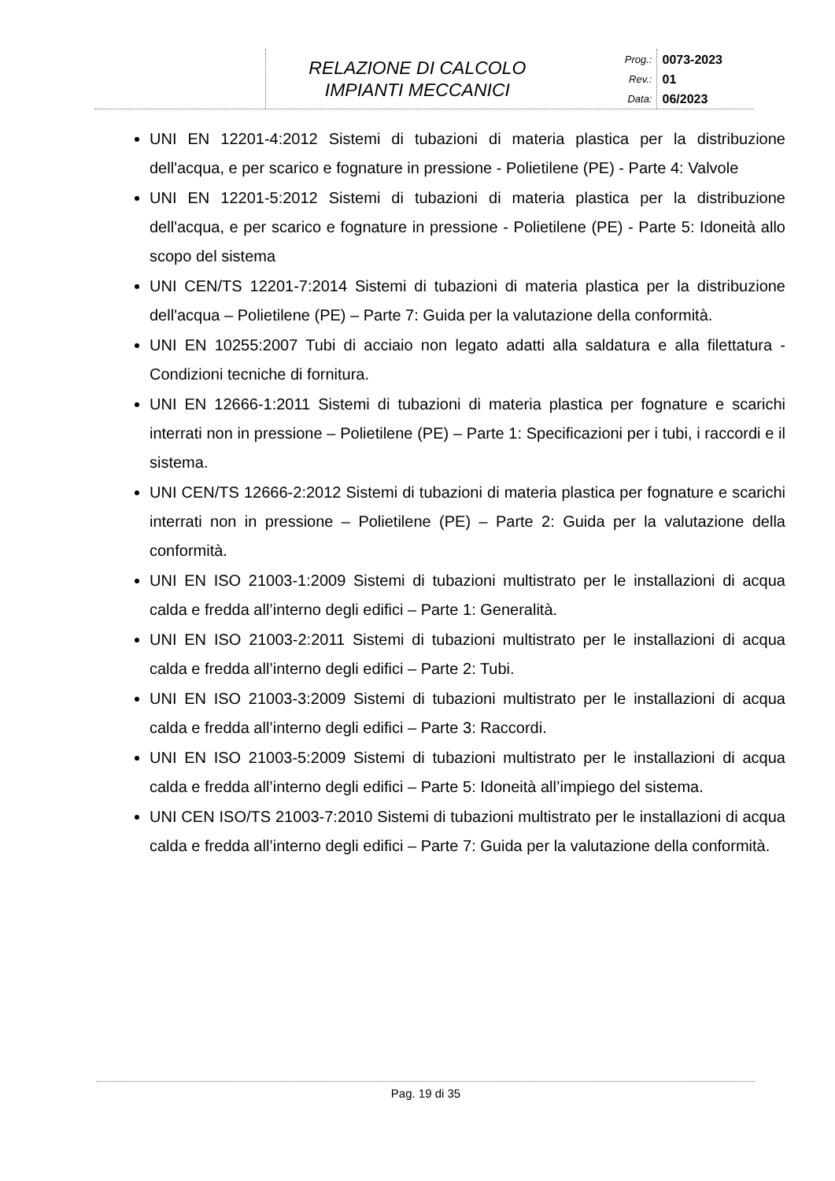| | RELAZIONE DI CALCOLO IMPIANTI MECCANICI | Prog.: Rev.: Data: | 0073-2023 01 06/2023 |
UNI EN 12201-4:2012 Sistemi di tubazioni di materia plastica per la distribuzione dell'acqua, e per scarico e fognature in pressione - Polietilene (PE) - Parte 4: Valvole
UNI EN 12201-5:2012 Sistemi di tubazioni di materia plastica per la distribuzione dell'acqua, e per scarico e fognature in pressione - Polietilene (PE) - Parte 5: Idoneità allo scopo del sistema
UNI CEN/TS 12201-7:2014 Sistemi di tubazioni di materia plastica per la distribuzione dell'acqua – Polietilene (PE) – Parte 7: Guida per la valutazione della conformità.
UNI EN 10255:2007 Tubi di acciaio non legato adatti alla saldatura e alla filettatura - Condizioni tecniche di fornitura.
UNI EN 12666-1:2011 Sistemi di tubazioni di materia plastica per fognature e scarichi interrati non in pressione – Polietilene (PE) – Parte 1: Specificazioni per i tubi, i raccordi e il sistema.
UNI CEN/TS 12666-2:2012 Sistemi di tubazioni di materia plastica per fognature e scarichi interrati non in pressione – Polietilene (PE) – Parte 2: Guida per la valutazione della conformità.
UNI EN ISO 21003-1:2009 Sistemi di tubazioni multistrato per le installazioni di acqua calda e fredda all’interno degli edifici – Parte 1: Generalità.
UNI EN ISO 21003-2:2011 Sistemi di tubazioni multistrato per le installazioni di acqua calda e fredda all’interno degli edifici – Parte 2: Tubi.
UNI EN ISO 21003-3:2009 Sistemi di tubazioni multistrato per le installazioni di acqua calda e fredda all’interno degli edifici – Parte 3: Raccordi.
UNI EN ISO 21003-5:2009 Sistemi di tubazioni multistrato per le installazioni di acqua calda e fredda all’interno degli edifici – Parte 5: Idoneità all’impiego del sistema.
UNI CEN ISO/TS 21003-7:2010 Sistemi di tubazioni multistrato per le installazioni di acqua calda e fredda all’interno degli edifici – Parte 7: Guida per la valutazione della conformità.
Pag. 19 di 35